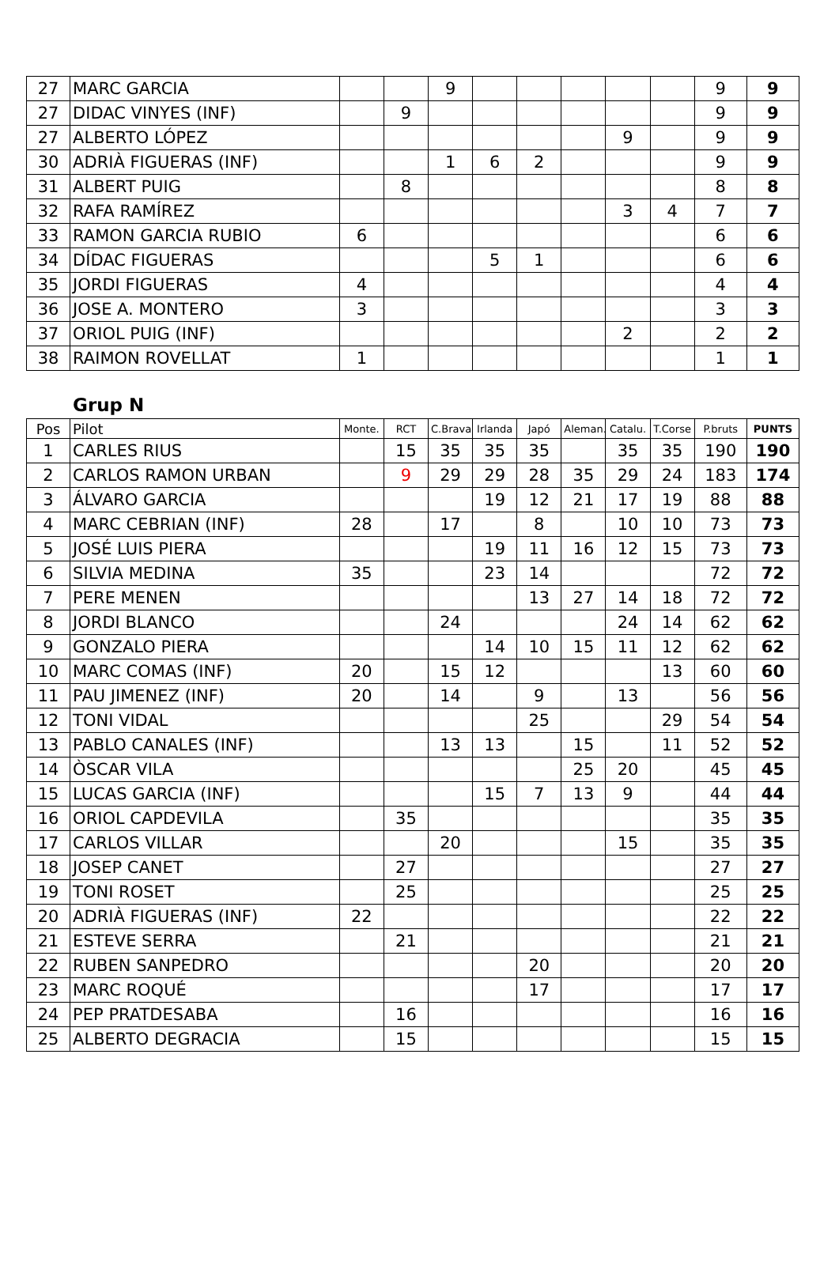| 27 | MARC GARCIA | | | 9 | | | | | | 9 | 9 |
| 27 | DIDAC VINYES (INF) | | 9 | | | | | | | 9 | 9 |
| 27 | ALBERTO LÓPEZ | | | | | | | 9 | | 9 | 9 |
| 30 | ADRIÀ FIGUERAS (INF) | | | 1 | 6 | 2 | | | | 9 | 9 |
| 31 | ALBERT PUIG | | 8 | | | | | | | 8 | 8 |
| 32 | RAFA RAMÍREZ | | | | | | | 3 | 4 | 7 | 7 |
| 33 | RAMON GARCIA RUBIO | 6 | | | | | | | | 6 | 6 |
| 34 | DÍDAC FIGUERAS | | | | 5 | 1 | | | | 6 | 6 |
| 35 | JORDI FIGUERAS | 4 | | | | | | | | 4 | 4 |
| 36 | JOSE A. MONTERO | 3 | | | | | | | | 3 | 3 |
| 37 | ORIOL PUIG (INF) | | | | | | | 2 | | 2 | 2 |
| 38 | RAIMON ROVELLAT | 1 | | | | | | | | 1 | 1 |
Grup N
| Pos | Pilot | Monte. | RCT | C.Brava | Irlanda | Japó | Aleman. | Catalu. | T.Corse | P.bruts | PUNTS |
| --- | --- | --- | --- | --- | --- | --- | --- | --- | --- | --- | --- |
| 1 | CARLES RIUS | | 15 | 35 | 35 | 35 | | 35 | 35 | 190 | 190 |
| 2 | CARLOS RAMON URBAN | | 9 | 29 | 29 | 28 | 35 | 29 | 24 | 183 | 174 |
| 3 | ÁLVARO GARCIA | | | | 19 | 12 | 21 | 17 | 19 | 88 | 88 |
| 4 | MARC CEBRIAN (INF) | 28 | | 17 | | 8 | | 10 | 10 | 73 | 73 |
| 5 | JOSÉ LUIS PIERA | | | | 19 | 11 | 16 | 12 | 15 | 73 | 73 |
| 6 | SILVIA MEDINA | 35 | | | 23 | 14 | | | | 72 | 72 |
| 7 | PERE MENEN | | | | | 13 | 27 | 14 | 18 | 72 | 72 |
| 8 | JORDI BLANCO | | | 24 | | | | 24 | 14 | 62 | 62 |
| 9 | GONZALO PIERA | | | | 14 | 10 | 15 | 11 | 12 | 62 | 62 |
| 10 | MARC COMAS (INF) | 20 | | 15 | 12 | | | | 13 | 60 | 60 |
| 11 | PAU JIMENEZ (INF) | 20 | | 14 | | 9 | | 13 | | 56 | 56 |
| 12 | TONI VIDAL | | | | | 25 | | | 29 | 54 | 54 |
| 13 | PABLO CANALES (INF) | | | 13 | 13 | | 15 | | 11 | 52 | 52 |
| 14 | ÒSCAR VILA | | | | | | 25 | 20 | | 45 | 45 |
| 15 | LUCAS GARCIA (INF) | | | | 15 | 7 | 13 | 9 | | 44 | 44 |
| 16 | ORIOL CAPDEVILA | | 35 | | | | | | | 35 | 35 |
| 17 | CARLOS VILLAR | | | 20 | | | | 15 | | 35 | 35 |
| 18 | JOSEP CANET | | 27 | | | | | | | 27 | 27 |
| 19 | TONI ROSET | | 25 | | | | | | | 25 | 25 |
| 20 | ADRIÀ FIGUERAS (INF) | 22 | | | | | | | | 22 | 22 |
| 21 | ESTEVE SERRA | | 21 | | | | | | | 21 | 21 |
| 22 | RUBEN SANPEDRO | | | | | 20 | | | | 20 | 20 |
| 23 | MARC ROQUÉ | | | | | 17 | | | | 17 | 17 |
| 24 | PEP PRATDESABA | | 16 | | | | | | | 16 | 16 |
| 25 | ALBERTO DEGRACIA | | 15 | | | | | | | 15 | 15 |